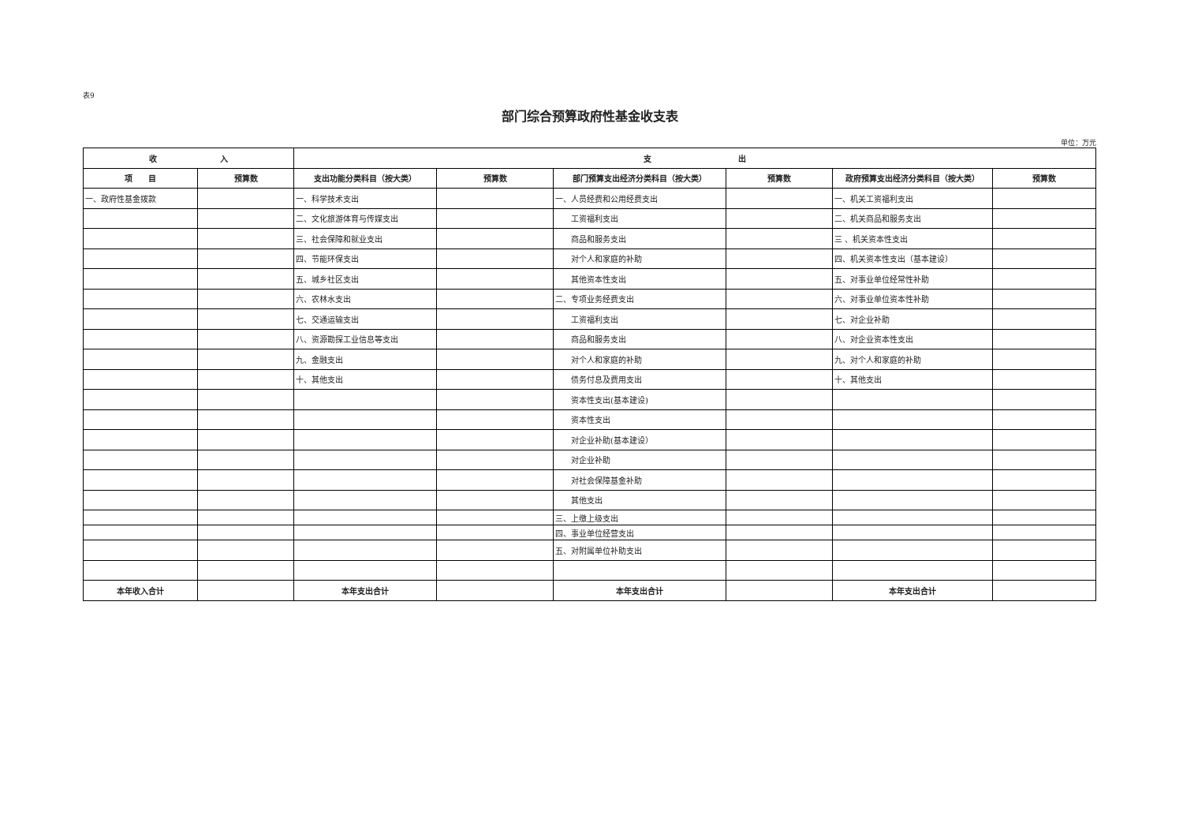表9
部门综合预算政府性基金收支表
单位：万元
| 收 入 | | 支 出 | | | | | |
| --- | --- | --- | --- | --- | --- | --- | --- |
| 项 目 | 预算数 | 支出功能分类科目（按大类） | 预算数 | 部门预算支出经济分类科目（按大类） | 预算数 | 政府预算支出经济分类科目（按大类） | 预算数 |
| 一、政府性基金拨款 | | 一、科学技术支出 | | 一、人员经费和公用经费支出 | | 一、机关工资福利支出 | |
| | | 二、文化旅游体育与传媒支出 | | 工资福利支出 | | 二、机关商品和服务支出 | |
| | | 三、社会保障和就业支出 | | 商品和服务支出 | | 三 、机关资本性支出 | |
| | | 四、节能环保支出 | | 对个人和家庭的补助 | | 四、机关资本性支出（基本建设） | |
| | | 五、城乡社区支出 | | 其他资本性支出 | | 五、对事业单位经常性补助 | |
| | | 六、农林水支出 | | 二、专项业务经费支出 | | 六、对事业单位资本性补助 | |
| | | 七、交通运输支出 | | 工资福利支出 | | 七、对企业补助 | |
| | | 八、资源勘探工业信息等支出 | | 商品和服务支出 | | 八、对企业资本性支出 | |
| | | 九、金融支出 | | 对个人和家庭的补助 | | 九、对个人和家庭的补助 | |
| | | 十、其他支出 | | 债务付息及费用支出 | | 十、其他支出 | |
| | | | | 资本性支出(基本建设) | | | |
| | | | | 资本性支出 | | | |
| | | | | 对企业补助(基本建设） | | | |
| | | | | 对企业补助 | | | |
| | | | | 对社会保障基金补助 | | | |
| | | | | 其他支出 | | | |
| | | | | 三、上缴上级支出 | | | |
| | | | | 四、事业单位经营支出 | | | |
| | | | | 五、对附属单位补助支出 | | | |
| 本年收入合计 | | 本年支出合计 | | 本年支出合计 | | 本年支出合计 | |